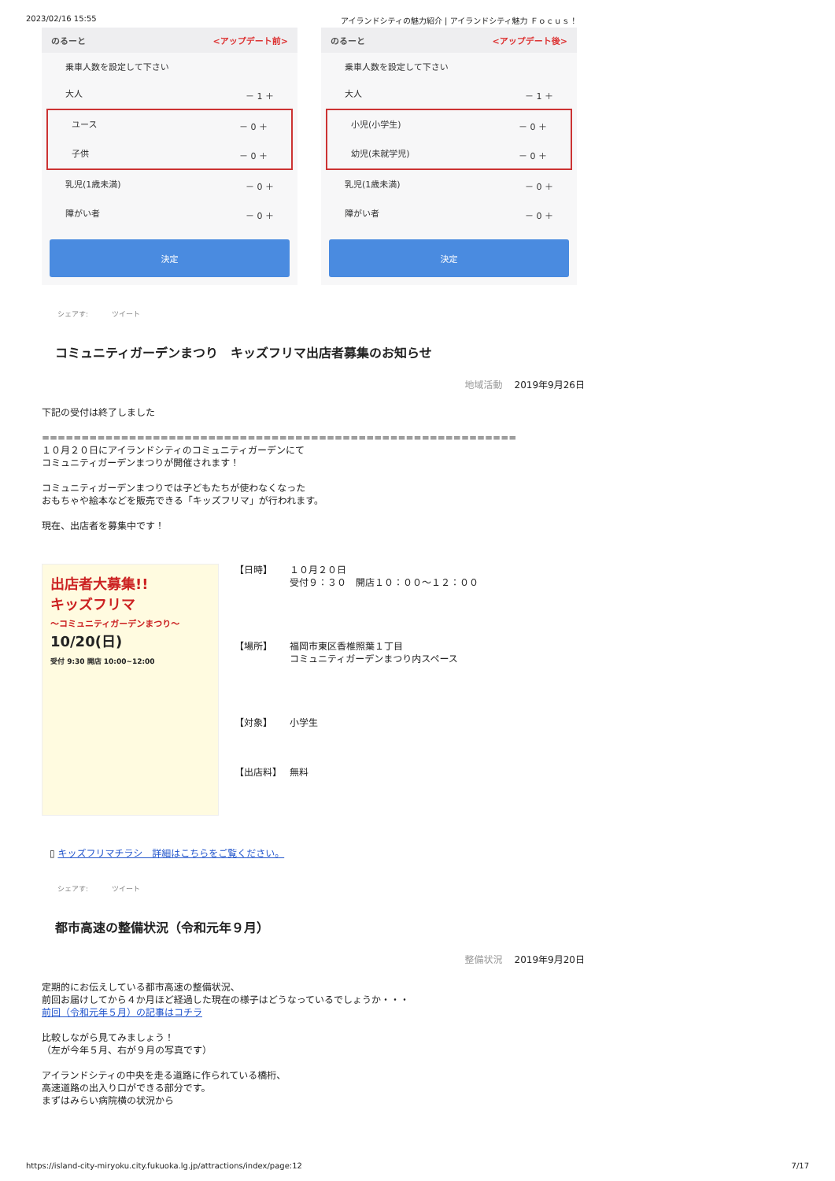2023/02/16 15:55 アイランドシティの魅力紹介 | アイランドシティ魅力 Ｆｏｃｕｓ！
のるーと <アップデート前>
乗車人数を設定して下さい
大人 － 1 ＋
ユース － 0 ＋
子供 － 0 ＋
乳児(1歳未満) － 0 ＋
障がい者 － 0 ＋
決定
のるーと <アップデート後>
乗車人数を設定して下さい
大人 － 1 ＋
小児(小学生) － 0 ＋
幼児(未就学児) － 0 ＋
乳児(1歳未満) － 0 ＋
障がい者 － 0 ＋
決定
シェアす: ツイート
コミュニティガーデンまつり　キッズフリマ出店者募集のお知らせ
地域活動 2019年9月26日
下記の受付は終了しました
============================================================
１０月２０日にアイランドシティのコミュニティガーデンにて
コミュニティガーデンまつりが開催されます！
コミュニティガーデンまつりでは子どもたちが使わなくなった
おもちゃや絵本などを販売できる「キッズフリマ」が行われます。
現在、出店者を募集中です！
出店者大募集!!
キッズフリマ
～コミュニティガーデンまつり～
10/20(日)
受付 9:30 開店 10:00~12:00
| 【日時】 | １０月２０日 受付９：３０ 開店１０：００～１２：００ |
| 【場所】 | 福岡市東区香椎照葉１丁目 コミュニティガーデンまつり内スペース |
| 【対象】 | 小学生 |
| 【出店料】 | 無料 |
▯ キッズフリマチラシ　詳細はこちらをご覧ください。
シェアす: ツイート
都市高速の整備状況（令和元年９月）
整備状況 2019年9月20日
定期的にお伝えしている都市高速の整備状況、
前回お届けしてから４か月ほど経過した現在の様子はどうなっているでしょうか・・・
前回（令和元年５月）の記事はコチラ
比較しながら見てみましょう！
（左が今年５月、右が９月の写真です）
アイランドシティの中央を走る道路に作られている橋桁、
高速道路の出入り口ができる部分です。
まずはみらい病院横の状況から
https://island-city-miryoku.city.fukuoka.lg.jp/attractions/index/page:12 7/17